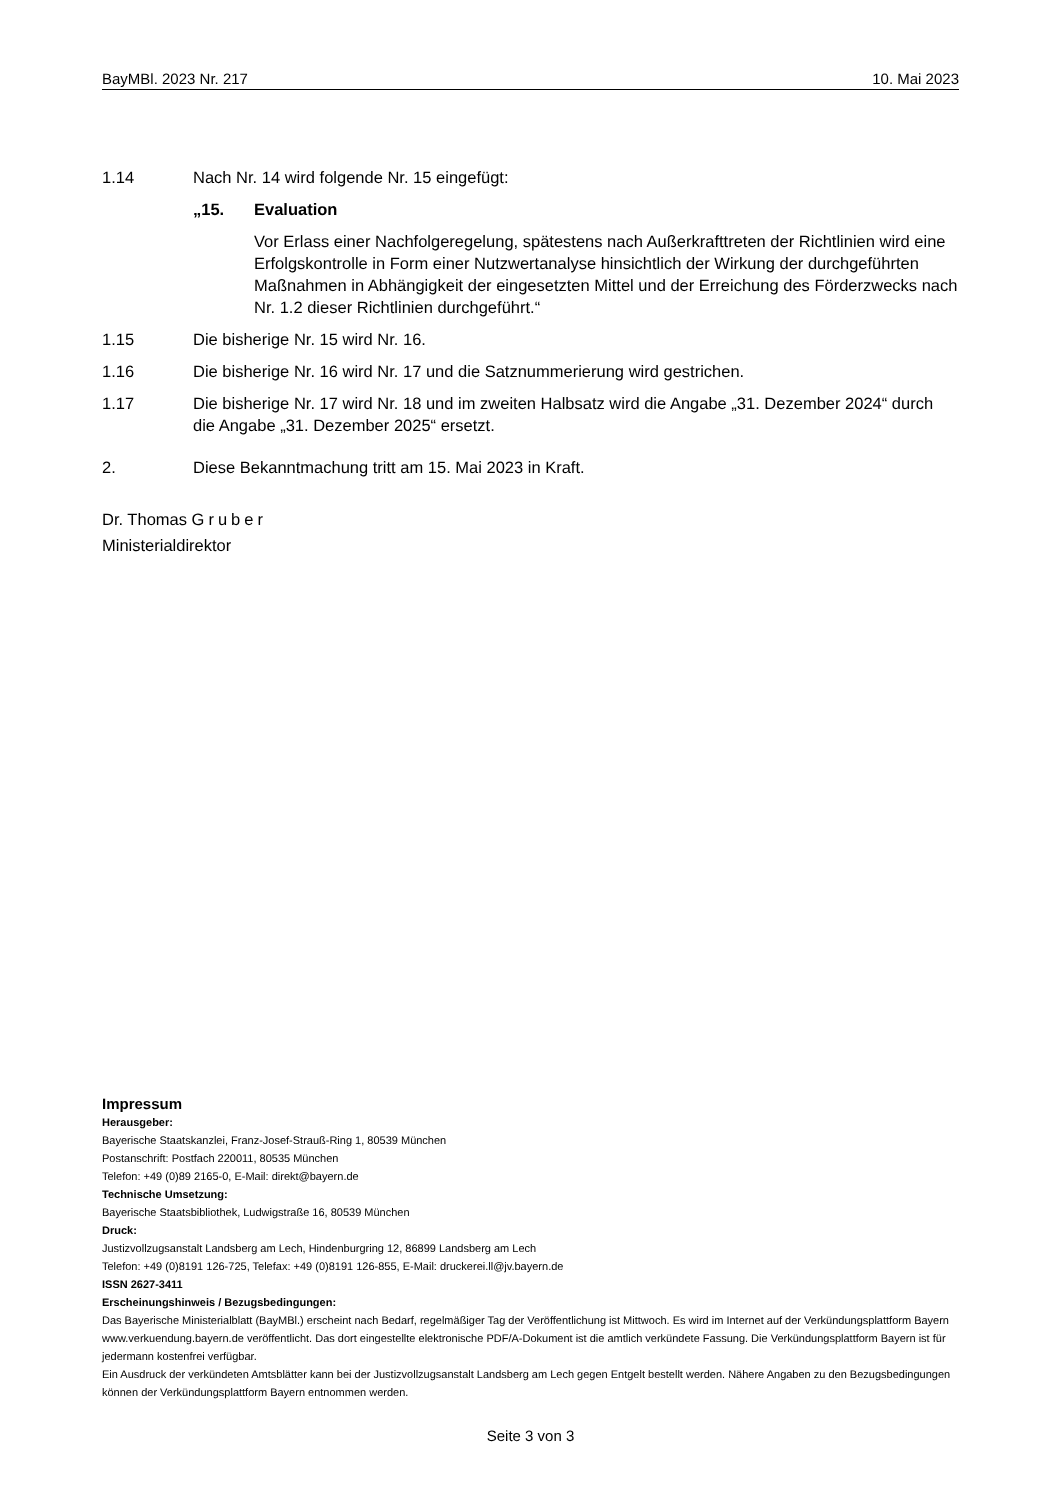BayMBl. 2023 Nr. 217 10. Mai 2023
1.14 Nach Nr. 14 wird folgende Nr. 15 eingefügt:
„15. Evaluation
Vor Erlass einer Nachfolgeregelung, spätestens nach Außerkrafttreten der Richtlinien wird eine Erfolgskontrolle in Form einer Nutzwertanalyse hinsichtlich der Wirkung der durchgeführten Maßnahmen in Abhängigkeit der eingesetzten Mittel und der Erreichung des Förderzwecks nach Nr. 1.2 dieser Richtlinien durchgeführt.“
1.15 Die bisherige Nr. 15 wird Nr. 16.
1.16 Die bisherige Nr. 16 wird Nr. 17 und die Satznummerierung wird gestrichen.
1.17 Die bisherige Nr. 17 wird Nr. 18 und im zweiten Halbsatz wird die Angabe „31. Dezember 2024“ durch die Angabe „31. Dezember 2025“ ersetzt.
2. Diese Bekanntmachung tritt am 15. Mai 2023 in Kraft.
Dr. Thomas Gruber
Ministerialdirektor
Impressum
Herausgeber:
Bayerische Staatskanzlei, Franz-Josef-Strauß-Ring 1, 80539 München
Postanschrift: Postfach 220011, 80535 München
Telefon: +49 (0)89 2165-0, E-Mail: direkt@bayern.de
Technische Umsetzung:
Bayerische Staatsbibliothek, Ludwigstraße 16, 80539 München
Druck:
Justizvollzugsanstalt Landsberg am Lech, Hindenburgring 12, 86899 Landsberg am Lech
Telefon: +49 (0)8191 126-725, Telefax: +49 (0)8191 126-855, E-Mail: druckerei.ll@jv.bayern.de
ISSN 2627-3411
Erscheinungshinweis / Bezugsbedingungen:
Das Bayerische Ministerialblatt (BayMBl.) erscheint nach Bedarf, regelmäßiger Tag der Veröffentlichung ist Mittwoch. Es wird im Internet auf der Verkündungsplattform Bayern www.verkuendung.bayern.de veröffentlicht. Das dort eingestellte elektronische PDF/A-Dokument ist die amtlich verkündete Fassung. Die Verkündungsplattform Bayern ist für jedermann kostenfrei verfügbar.
Ein Ausdruck der verkündeten Amtsblätter kann bei der Justizvollzugsanstalt Landsberg am Lech gegen Entgelt bestellt werden. Nähere Angaben zu den Bezugsbedingungen können der Verkündungsplattform Bayern entnommen werden.
Seite 3 von 3